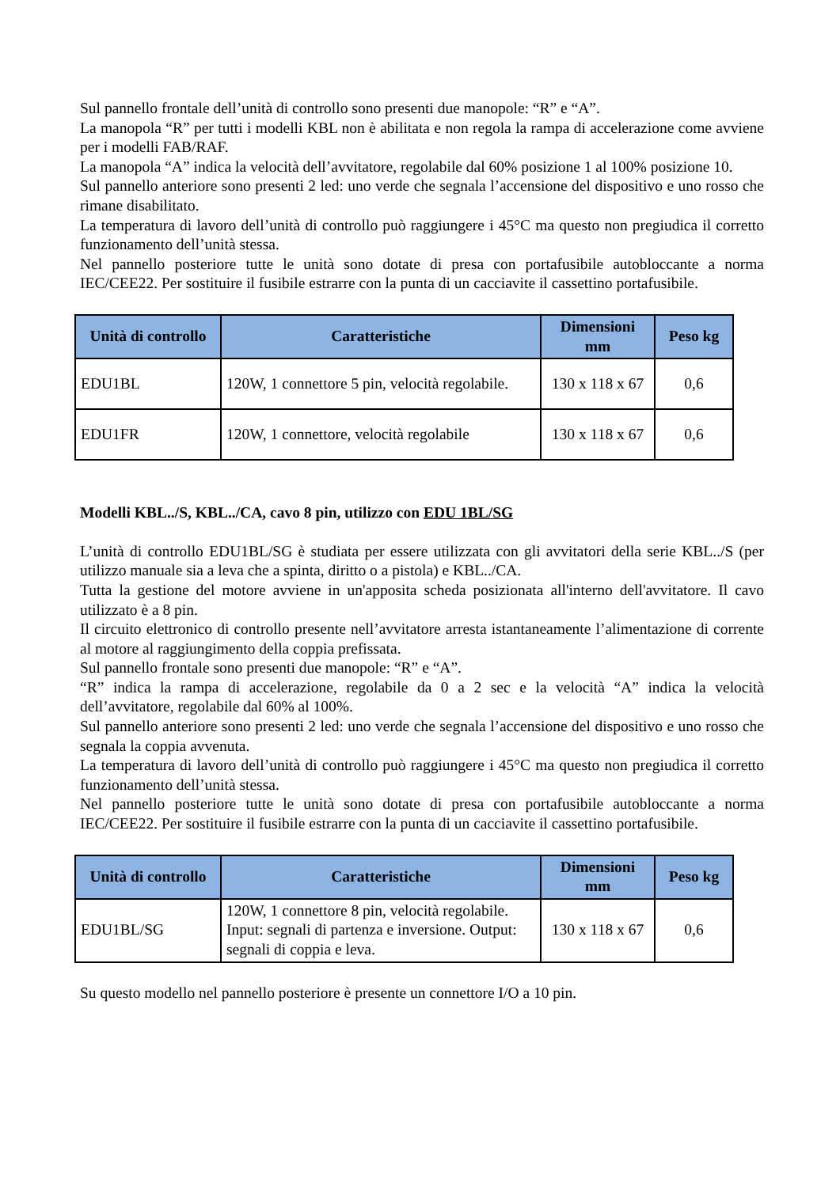Sul pannello frontale dell’unità di controllo sono presenti due manopole: “R” e “A”.
La manopola “R” per tutti i modelli KBL non è abilitata e non regola la rampa di accelerazione come avviene per i modelli FAB/RAF.
La manopola “A” indica la velocità dell’avvitatore, regolabile dal 60% posizione 1 al 100% posizione 10.
Sul pannello anteriore sono presenti 2 led: uno verde che segnala l’accensione del dispositivo e uno rosso che rimane disabilitato.
La temperatura di lavoro dell’unità di controllo può raggiungere i 45°C ma questo non pregiudica il corretto funzionamento dell’unità stessa.
Nel pannello posteriore tutte le unità sono dotate di presa con portafusibile autobloccante a norma IEC/CEE22. Per sostituire il fusibile estrarre con la punta di un cacciavite il cassettino portafusibile.
| Unità di controllo | Caratteristiche | Dimensioni mm | Peso kg |
| --- | --- | --- | --- |
| EDU1BL | 120W, 1 connettore 5 pin, velocità regolabile. | 130 x 118 x 67 | 0,6 |
| EDU1FR | 120W, 1 connettore, velocità regolabile | 130 x 118 x 67 | 0,6 |
Modelli KBL../S, KBL../CA, cavo 8 pin, utilizzo con EDU 1BL/SG
L’unità di controllo EDU1BL/SG è studiata per essere utilizzata con gli avvitatori della serie KBL../S (per utilizzo manuale sia a leva che a spinta, diritto o a pistola) e KBL../CA.
Tutta la gestione del motore avviene in un'apposita scheda posizionata all'interno dell'avvitatore. Il cavo utilizzato è a 8 pin.
Il circuito elettronico di controllo presente nell’avvitatore arresta istantaneamente l’alimentazione di corrente al motore al raggiungimento della coppia prefissata.
Sul pannello frontale sono presenti due manopole: “R” e “A”.
“R” indica la rampa di accelerazione, regolabile da 0 a 2 sec e la velocità “A” indica la velocità dell’avvitatore, regolabile dal 60% al 100%.
Sul pannello anteriore sono presenti 2 led: uno verde che segnala l’accensione del dispositivo e uno rosso che segnala la coppia avvenuta.
La temperatura di lavoro dell’unità di controllo può raggiungere i 45°C ma questo non pregiudica il corretto funzionamento dell’unità stessa.
Nel pannello posteriore tutte le unità sono dotate di presa con portafusibile autobloccante a norma IEC/CEE22. Per sostituire il fusibile estrarre con la punta di un cacciavite il cassettino portafusibile.
| Unità di controllo | Caratteristiche | Dimensioni mm | Peso kg |
| --- | --- | --- | --- |
| EDU1BL/SG | 120W, 1 connettore 8 pin, velocità regolabile. Input: segnali di partenza e inversione. Output: segnali di coppia e leva. | 130 x 118 x 67 | 0,6 |
Su questo modello nel pannello posteriore è presente un connettore I/O a 10 pin.